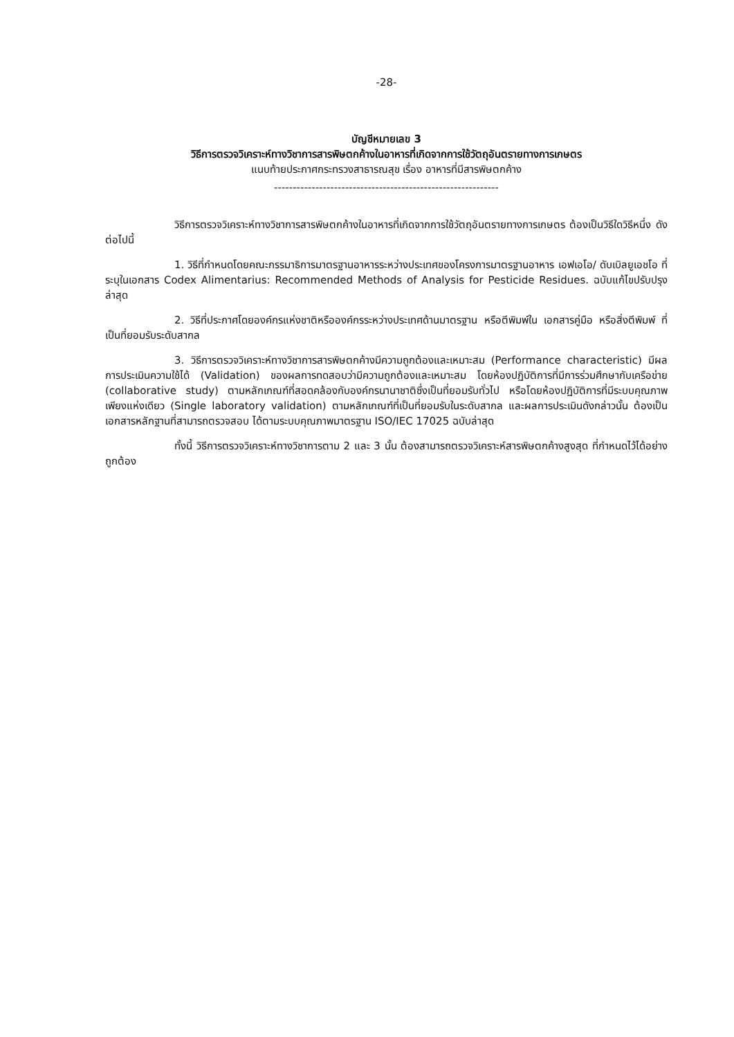-28-
บัญชีหมายเลข 3
วิธีการตรวจวิเคราะห์ทางวิชาการสารพิษตกค้างในอาหารที่เกิดจากการใช้วัตถุอันตรายทางการเกษตร
แนบท้ายประกาศกระทรวงสาธารณสุข เรื่อง อาหารที่มีสารพิษตกค้าง
------------------------------------------------------------
วิธีการตรวจวิเคราะห์ทางวิชาการสารพิษตกค้างในอาหารที่เกิดจากการใช้วัตถุอันตรายทางการเกษตร ต้องเป็นวิธีใดวิธีหนึ่ง ดังต่อไปนี้
1. วิธีที่กำหนดโดยคณะกรรมาธิการมาตรฐานอาหารระหว่างประเทศของโครงการมาตรฐานอาหาร เอฟเอโอ/ ดับเบิลยูเอชโอ ที่ระบุในเอกสาร Codex Alimentarius: Recommended Methods of Analysis for Pesticide Residues. ฉบับแก้ไขปรับปรุงล่าสุด
2. วิธีที่ประกาศโดยองค์กรแห่งชาติหรือองค์กรระหว่างประเทศด้านมาตรฐาน หรือตีพิมพ์ใน เอกสารคู่มือ หรือสิ่งตีพิมพ์ ที่เป็นที่ยอมรับระดับสากล
3. วิธีการตรวจวิเคราะห์ทางวิชาการสารพิษตกค้างมีความถูกต้องและเหมาะสม (Performance characteristic) มีผลการประเมินความใช้ได้ (Validation) ของผลการทดสอบว่ามีความถูกต้องและเหมาะสม โดยห้องปฏิบัติการที่มีการร่วมศึกษากับเครือข่าย (collaborative study) ตามหลักเกณฑ์ที่สอดคล้องกับองค์กรนานาชาติซึ่งเป็นที่ยอมรับทั่วไป หรือโดยห้องปฏิบัติการที่มีระบบคุณภาพเพียงแห่งเดียว (Single laboratory validation) ตามหลักเกณฑ์ที่เป็นที่ยอมรับในระดับสากล และผลการประเมินดังกล่าวนั้น ต้องเป็นเอกสารหลักฐานที่สามารถตรวจสอบ ได้ตามระบบคุณภาพมาตรฐาน ISO/IEC 17025 ฉบับล่าสุด
ทั้งนี้ วิธีการตรวจวิเคราะห์ทางวิชาการตาม 2 และ 3 นั้น ต้องสามารถตรวจวิเคราะห์สารพิษตกค้างสูงสุด ที่กำหนดไว้ได้อย่างถูกต้อง